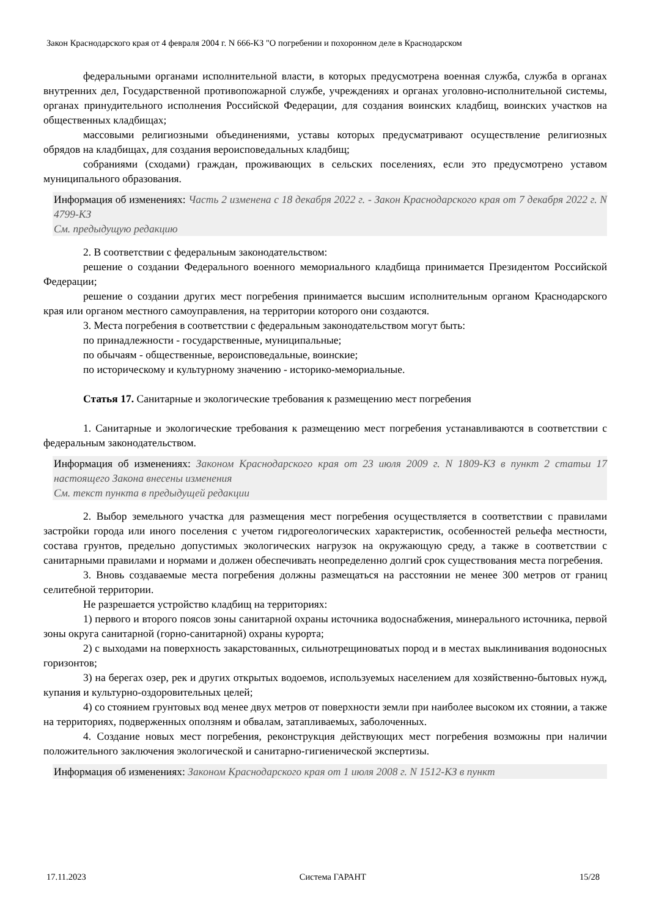Закон Краснодарского края от 4 февраля 2004 г. N 666-КЗ "О погребении и похоронном деле в Краснодарском
федеральными органами исполнительной власти, в которых предусмотрена военная служба, служба в органах внутренних дел, Государственной противопожарной службе, учреждениях и органах уголовно-исполнительной системы, органах принудительного исполнения Российской Федерации, для создания воинских кладбищ, воинских участков на общественных кладбищах;
массовыми религиозными объединениями, уставы которых предусматривают осуществление религиозных обрядов на кладбищах, для создания вероисповедальных кладбищ;
собраниями (сходами) граждан, проживающих в сельских поселениях, если это предусмотрено уставом муниципального образования.
Информация об изменениях: Часть 2 изменена с 18 декабря 2022 г. - Закон Краснодарского края от 7 декабря 2022 г. N 4799-КЗ
См. предыдущую редакцию
2. В соответствии с федеральным законодательством:
решение о создании Федерального военного мемориального кладбища принимается Президентом Российской Федерации;
решение о создании других мест погребения принимается высшим исполнительным органом Краснодарского края или органом местного самоуправления, на территории которого они создаются.
3. Места погребения в соответствии с федеральным законодательством могут быть:
по принадлежности - государственные, муниципальные;
по обычаям - общественные, вероисповедальные, воинские;
по историческому и культурному значению - историко-мемориальные.
Статья 17. Санитарные и экологические требования к размещению мест погребения
1. Санитарные и экологические требования к размещению мест погребения устанавливаются в соответствии с федеральным законодательством.
Информация об изменениях: Законом Краснодарского края от 23 июля 2009 г. N 1809-КЗ в пункт 2 статьи 17 настоящего Закона внесены изменения
См. текст пункта в предыдущей редакции
2. Выбор земельного участка для размещения мест погребения осуществляется в соответствии с правилами застройки города или иного поселения с учетом гидрогеологических характеристик, особенностей рельефа местности, состава грунтов, предельно допустимых экологических нагрузок на окружающую среду, а также в соответствии с санитарными правилами и нормами и должен обеспечивать неопределенно долгий срок существования места погребения.
3. Вновь создаваемые места погребения должны размещаться на расстоянии не менее 300 метров от границ селитебной территории.
Не разрешается устройство кладбищ на территориях:
1) первого и второго поясов зоны санитарной охраны источника водоснабжения, минерального источника, первой зоны округа санитарной (горно-санитарной) охраны курорта;
2) с выходами на поверхность закарстованных, сильнотрещиноватых пород и в местах выклинивания водоносных горизонтов;
3) на берегах озер, рек и других открытых водоемов, используемых населением для хозяйственно-бытовых нужд, купания и культурно-оздоровительных целей;
4) со стоянием грунтовых вод менее двух метров от поверхности земли при наиболее высоком их стоянии, а также на территориях, подверженных оползням и обвалам, затапливаемых, заболоченных.
4. Создание новых мест погребения, реконструкция действующих мест погребения возможны при наличии положительного заключения экологической и санитарно-гигиенической экспертизы.
Информация об изменениях: Законом Краснодарского края от 1 июля 2008 г. N 1512-КЗ в пункт
17.11.2023 Система ГАРАНТ 15/28